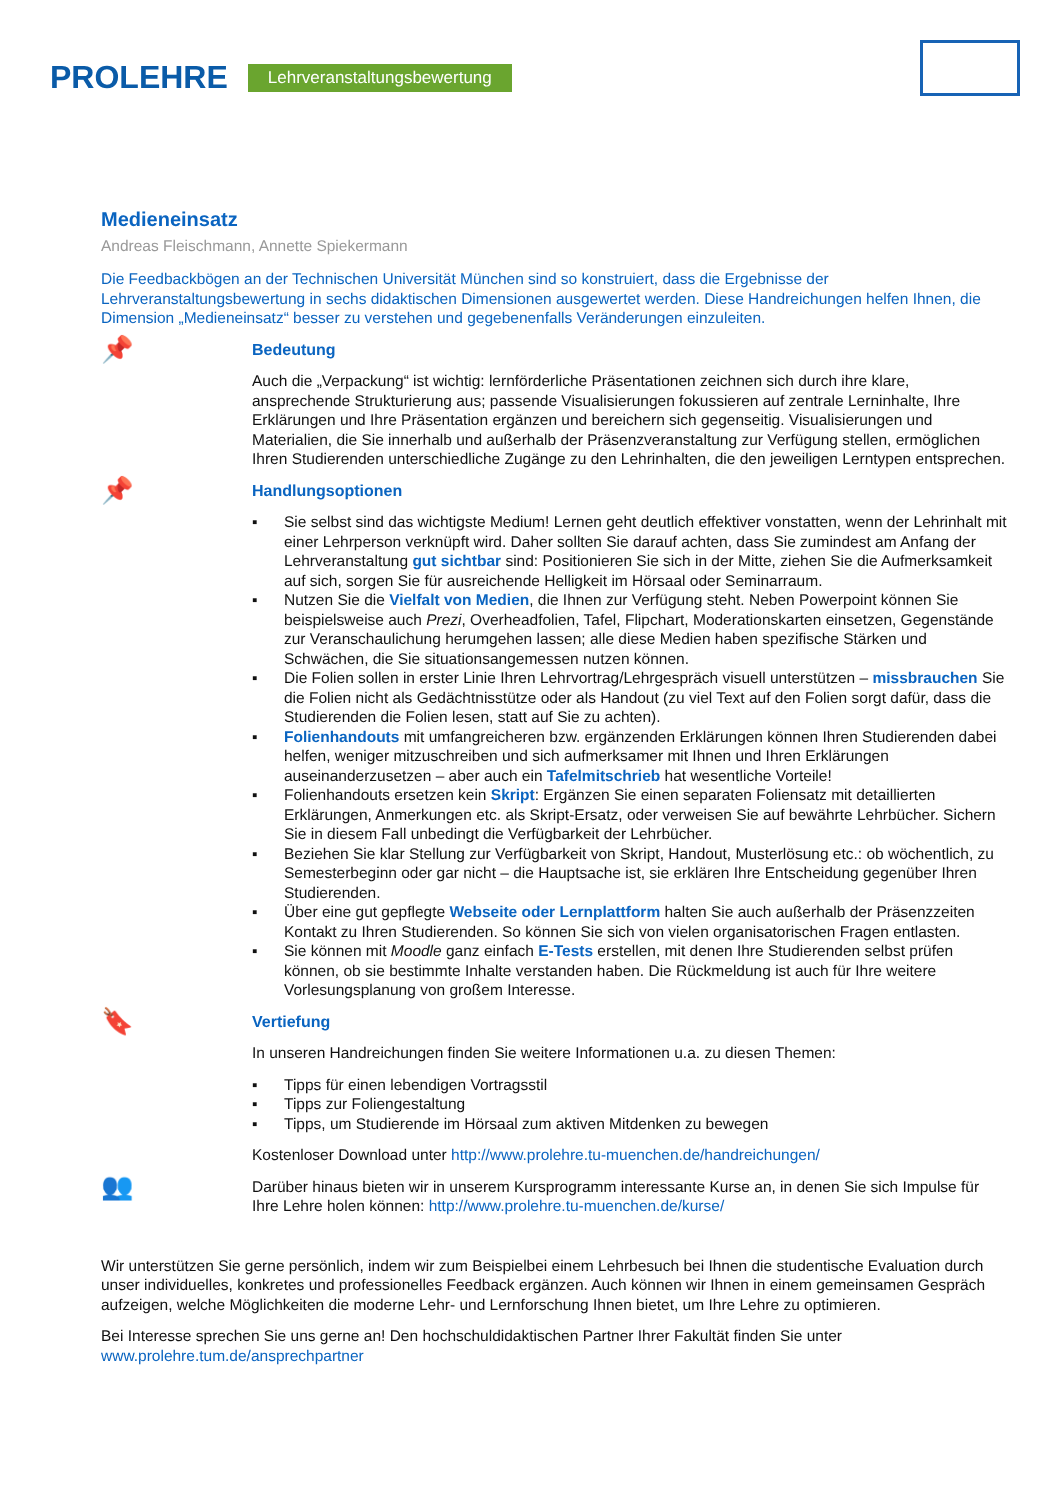PROLEHRE Lehrveranstaltungsbewertung
Medieneinsatz
Andreas Fleischmann, Annette Spiekermann
Die Feedbackbögen an der Technischen Universität München sind so konstruiert, dass die Ergebnisse der Lehrveranstaltungsbewertung in sechs didaktischen Dimensionen ausgewertet werden. Diese Handreichungen helfen Ihnen, die Dimension „Medieneinsatz“ besser zu verstehen und gegebenenfalls Veränderungen einzuleiten.
📌
Bedeutung
Auch die „Verpackung“ ist wichtig: lernförderliche Präsentationen zeichnen sich durch ihre klare, ansprechende Strukturierung aus; passende Visualisierungen fokussieren auf zentrale Lerninhalte, Ihre Erklärungen und Ihre Präsentation ergänzen und bereichern sich gegenseitig. Visualisierungen und Materialien, die Sie innerhalb und außerhalb der Präsenzveranstaltung zur Verfügung stellen, ermöglichen Ihren Studierenden unterschiedliche Zugänge zu den Lehrinhalten, die den jeweiligen Lerntypen entsprechen.
📌
Handlungsoptionen
▪ Sie selbst sind das wichtigste Medium! Lernen geht deutlich effektiver vonstatten, wenn der Lehrinhalt mit einer Lehrperson verknüpft wird. Daher sollten Sie darauf achten, dass Sie zumindest am Anfang der Lehrveranstaltung gut sichtbar sind: Positionieren Sie sich in der Mitte, ziehen Sie die Aufmerksamkeit auf sich, sorgen Sie für ausreichende Helligkeit im Hörsaal oder Seminarraum.
▪ Nutzen Sie die Vielfalt von Medien, die Ihnen zur Verfügung steht. Neben Powerpoint können Sie beispielsweise auch Prezi, Overheadfolien, Tafel, Flipchart, Moderationskarten einsetzen, Gegenstände zur Veranschaulichung herumgehen lassen; alle diese Medien haben spezifische Stärken und Schwächen, die Sie situationsangemessen nutzen können.
▪ Die Folien sollen in erster Linie Ihren Lehrvortrag/Lehrgespräch visuell unterstützen – missbrauchen Sie die Folien nicht als Gedächtnisstütze oder als Handout (zu viel Text auf den Folien sorgt dafür, dass die Studierenden die Folien lesen, statt auf Sie zu achten).
▪ Folienhandouts mit umfangreicheren bzw. ergänzenden Erklärungen können Ihren Studierenden dabei helfen, weniger mitzuschreiben und sich aufmerksamer mit Ihnen und Ihren Erklärungen auseinanderzusetzen – aber auch ein Tafelmitschrieb hat wesentliche Vorteile!
▪ Folienhandouts ersetzen kein Skript: Ergänzen Sie einen separaten Foliensatz mit detaillierten Erklärungen, Anmerkungen etc. als Skript-Ersatz, oder verweisen Sie auf bewährte Lehrbücher. Sichern Sie in diesem Fall unbedingt die Verfügbarkeit der Lehrbücher.
▪ Beziehen Sie klar Stellung zur Verfügbarkeit von Skript, Handout, Musterlösung etc.: ob wöchentlich, zu Semesterbeginn oder gar nicht – die Hauptsache ist, sie erklären Ihre Entscheidung gegenüber Ihren Studierenden.
▪ Über eine gut gepflegte Webseite oder Lernplattform halten Sie auch außerhalb der Präsenzzeiten Kontakt zu Ihren Studierenden. So können Sie sich von vielen organisatorischen Fragen entlasten.
▪ Sie können mit Moodle ganz einfach E-Tests erstellen, mit denen Ihre Studierenden selbst prüfen können, ob sie bestimmte Inhalte verstanden haben. Die Rückmeldung ist auch für Ihre weitere Vorlesungsplanung von großem Interesse.
🔖
Vertiefung
In unseren Handreichungen finden Sie weitere Informationen u.a. zu diesen Themen:
▪ Tipps für einen lebendigen Vortragsstil
▪ Tipps zur Foliengestaltung
▪ Tipps, um Studierende im Hörsaal zum aktiven Mitdenken zu bewegen
Kostenloser Download unter http://www.prolehre.tu-muenchen.de/handreichungen/
👥
Darüber hinaus bieten wir in unserem Kursprogramm interessante Kurse an, in denen Sie sich Impulse für Ihre Lehre holen können: http://www.prolehre.tu-muenchen.de/kurse/
Wir unterstützen Sie gerne persönlich, indem wir zum Beispielbei einem Lehrbesuch bei Ihnen die studentische Evaluation durch unser individuelles, konkretes und professionelles Feedback ergänzen. Auch können wir Ihnen in einem gemeinsamen Gespräch aufzeigen, welche Möglichkeiten die moderne Lehr- und Lernforschung Ihnen bietet, um Ihre Lehre zu optimieren.
Bei Interesse sprechen Sie uns gerne an! Den hochschuldidaktischen Partner Ihrer Fakultät finden Sie unter www.prolehre.tum.de/ansprechpartner